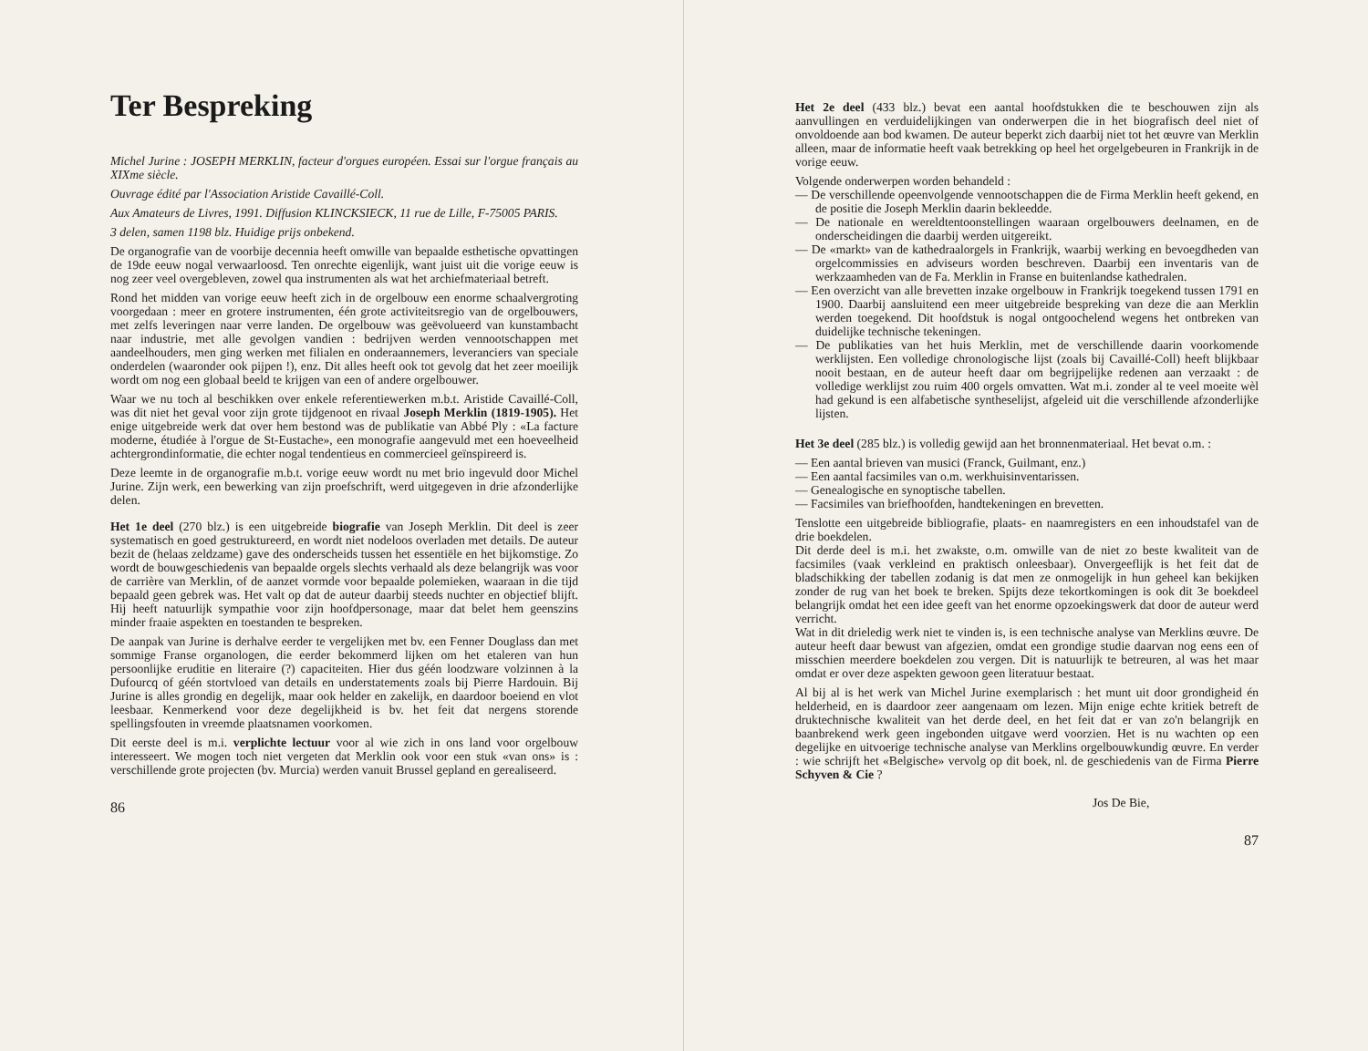Ter Bespreking
Michel Jurine : JOSEPH MERKLIN, facteur d'orgues européen. Essai sur l'orgue français au XIXme siècle.
Ouvrage édité par l'Association Aristide Cavaillé-Coll.
Aux Amateurs de Livres, 1991. Diffusion KLINCKSIECK, 11 rue de Lille, F-75005 PARIS.
3 delen, samen 1198 blz. Huidige prijs onbekend.
De organografie van de voorbije decennia heeft omwille van bepaalde esthetische opvattingen de 19de eeuw nogal verwaarloosd. Ten onrechte eigenlijk, want juist uit die vorige eeuw is nog zeer veel overgebleven, zowel qua instrumenten als wat het archiefmateriaal betreft.
Rond het midden van vorige eeuw heeft zich in de orgelbouw een enorme schaalvergroting voorgedaan : meer en grotere instrumenten, één grote activiteitsregio van de orgelbouwers, met zelfs leveringen naar verre landen. De orgelbouw was geëvolueerd van kunstambacht naar industrie, met alle gevolgen vandien : bedrijven werden vennootschappen met aandeelhouders, men ging werken met filialen en onderaannemers, leveranciers van speciale onderdelen (waaronder ook pijpen !), enz. Dit alles heeft ook tot gevolg dat het zeer moeilijk wordt om nog een globaal beeld te krijgen van een of andere orgelbouwer.
Waar we nu toch al beschikken over enkele referentiewerken m.b.t. Aristide Cavaillé-Coll, was dit niet het geval voor zijn grote tijdgenoot en rivaal Joseph Merklin (1819-1905). Het enige uitgebreide werk dat over hem bestond was de publikatie van Abbé Ply : «La facture moderne, étudiée à l'orgue de St-Eustache», een monografie aangevuld met een hoeveelheid achtergrondinformatie, die echter nogal tendentieus en commercieel geïnspireerd is.
Deze leemte in de organografie m.b.t. vorige eeuw wordt nu met brio ingevuld door Michel Jurine. Zijn werk, een bewerking van zijn proefschrift, werd uitgegeven in drie afzonderlijke delen.
Het 1e deel (270 blz.) is een uitgebreide biografie van Joseph Merklin. Dit deel is zeer systematisch en goed gestruktureerd, en wordt niet nodeloos overladen met details. De auteur bezit de (helaas zeldzame) gave des onderscheids tussen het essentiële en het bijkomstige. Zo wordt de bouwgeschiedenis van bepaalde orgels slechts verhaald als deze belangrijk was voor de carrière van Merklin, of de aanzet vormde voor bepaalde polemieken, waaraan in die tijd bepaald geen gebrek was. Het valt op dat de auteur daarbij steeds nuchter en objectief blijft. Hij heeft natuurlijk sympathie voor zijn hoofdpersonage, maar dat belet hem geenszins minder fraaie aspekten en toestanden te bespreken.
De aanpak van Jurine is derhalve eerder te vergelijken met bv. een Fenner Douglass dan met sommige Franse organologen, die eerder bekommerd lijken om het etaleren van hun persoonlijke eruditie en literaire (?) capaciteiten. Hier dus géén loodzware volzinnen à la Dufourcq of géén stortvloed van details en understatements zoals bij Pierre Hardouin. Bij Jurine is alles grondig en degelijk, maar ook helder en zakelijk, en daardoor boeiend en vlot leesbaar. Kenmerkend voor deze degelijkheid is bv. het feit dat nergens storende spellingsfouten in vreemde plaatsnamen voorkomen.
Dit eerste deel is m.i. verplichte lectuur voor al wie zich in ons land voor orgelbouw interesseert. We mogen toch niet vergeten dat Merklin ook voor een stuk «van ons» is : verschillende grote projecten (bv. Murcia) werden vanuit Brussel gepland en gerealiseerd.
86
Het 2e deel (433 blz.) bevat een aantal hoofdstukken die te beschouwen zijn als aanvullingen en verduidelijkingen van onderwerpen die in het biografisch deel niet of onvoldoende aan bod kwamen. De auteur beperkt zich daarbij niet tot het œuvre van Merklin alleen, maar de informatie heeft vaak betrekking op heel het orgelgebeuren in Frankrijk in de vorige eeuw.
Volgende onderwerpen worden behandeld :
— De verschillende opeenvolgende vennootschappen die de Firma Merklin heeft gekend, en de positie die Joseph Merklin daarin bekleedde.
— De nationale en wereldtentoonstellingen waaraan orgelbouwers deelnamen, en de onderscheidingen die daarbij werden uitgereikt.
— De «markt» van de kathedraalorgels in Frankrijk, waarbij werking en bevoegdheden van orgelcommissies en adviseurs worden beschreven. Daarbij een inventaris van de werkzaamheden van de Fa. Merklin in Franse en buitenlandse kathedralen.
— Een overzicht van alle brevetten inzake orgelbouw in Frankrijk toegekend tussen 1791 en 1900. Daarbij aansluitend een meer uitgebreide bespreking van deze die aan Merklin werden toegekend. Dit hoofdstuk is nogal ontgoochelend wegens het ontbreken van duidelijke technische tekeningen.
— De publikaties van het huis Merklin, met de verschillende daarin voorkomende werklijsten. Een volledige chronologische lijst (zoals bij Cavaillé-Coll) heeft blijkbaar nooit bestaan, en de auteur heeft daar om begrijpelijke redenen aan verzaakt : de volledige werklijst zou ruim 400 orgels omvatten. Wat m.i. zonder al te veel moeite wèl had gekund is een alfabetische syntheselijst, afgeleid uit die verschillende afzonderlijke lijsten.
Het 3e deel (285 blz.) is volledig gewijd aan het bronnenmateriaal. Het bevat o.m. :
— Een aantal brieven van musici (Franck, Guilmant, enz.)
— Een aantal facsimiles van o.m. werkhuisinventarissen.
— Genealogische en synoptische tabellen.
— Facsimiles van briefhoofden, handtekeningen en brevetten.
Tenslotte een uitgebreide bibliografie, plaats- en naamregisters en een inhoudstafel van de drie boekdelen.
Dit derde deel is m.i. het zwakste, o.m. omwille van de niet zo beste kwaliteit van de facsimiles (vaak verkleind en praktisch onleesbaar). Onvergeeflijk is het feit dat de bladschikking der tabellen zodanig is dat men ze onmogelijk in hun geheel kan bekijken zonder de rug van het boek te breken. Spijts deze tekortkomingen is ook dit 3e boekdeel belangrijk omdat het een idee geeft van het enorme opzoekingswerk dat door de auteur werd verricht.
Wat in dit drieledig werk niet te vinden is, is een technische analyse van Merklins œuvre. De auteur heeft daar bewust van afgezien, omdat een grondige studie daarvan nog eens een of misschien meerdere boekdelen zou vergen. Dit is natuurlijk te betreuren, al was het maar omdat er over deze aspekten gewoon geen literatuur bestaat.
Al bij al is het werk van Michel Jurine exemplarisch : het munt uit door grondigheid én helderheid, en is daardoor zeer aangenaam om lezen. Mijn enige echte kritiek betreft de druktechnische kwaliteit van het derde deel, en het feit dat er van zo'n belangrijk en baanbrekend werk geen ingebonden uitgave werd voorzien. Het is nu wachten op een degelijke en uitvoerige technische analyse van Merklins orgelbouwkundig œuvre. En verder : wie schrijft het «Belgische» vervolg op dit boek, nl. de geschiedenis van de Firma Pierre Schyven & Cie ?
Jos De Bie,
87